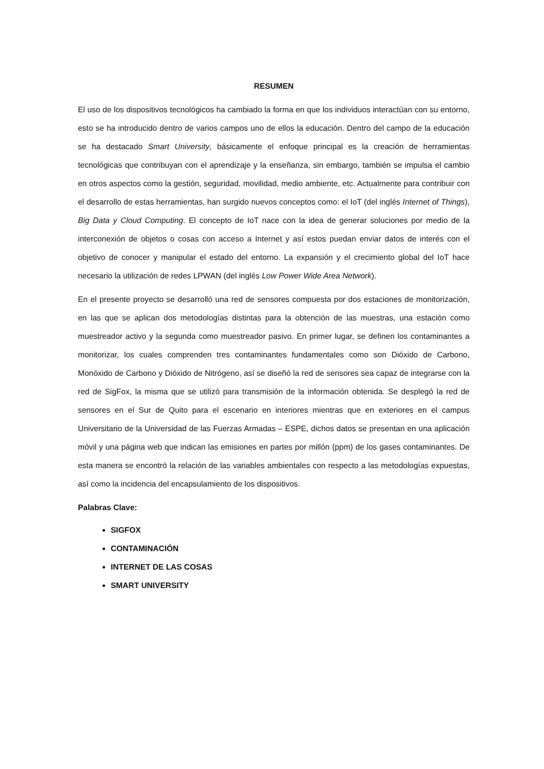RESUMEN
El uso de los dispositivos tecnológicos ha cambiado la forma en que los individuos interactúan con su entorno, esto se ha introducido dentro de varios campos uno de ellos la educación. Dentro del campo de la educación se ha destacado Smart University, básicamente el enfoque principal es la creación de herramientas tecnológicas que contribuyan con el aprendizaje y la enseñanza, sin embargo, también se impulsa el cambio en otros aspectos como la gestión, seguridad, movilidad, medio ambiente, etc. Actualmente para contribuir con el desarrollo de estas herramientas, han surgido nuevos conceptos como: el IoT (del inglés Internet of Things), Big Data y Cloud Computing. El concepto de IoT nace con la idea de generar soluciones por medio de la interconexión de objetos o cosas con acceso a Internet y así estos puedan enviar datos de interés con el objetivo de conocer y manipular el estado del entorno. La expansión y el crecimiento global del IoT hace necesario la utilización de redes LPWAN (del inglés Low Power Wide Area Network).
En el presente proyecto se desarrolló una red de sensores compuesta por dos estaciones de monitorización, en las que se aplican dos metodologías distintas para la obtención de las muestras, una estación como muestreador activo y la segunda como muestreador pasivo. En primer lugar, se definen los contaminantes a monitorizar, los cuales comprenden tres contaminantes fundamentales como son Dióxido de Carbono, Monóxido de Carbono y Dióxido de Nitrógeno, así se diseñó la red de sensores sea capaz de integrarse con la red de SigFox, la misma que se utilizó para transmisión de la información obtenida. Se desplegó la red de sensores en el Sur de Quito para el escenario en interiores mientras que en exteriores en el campus Universitario de la Universidad de las Fuerzas Armadas – ESPE, dichos datos se presentan en una aplicación móvil y una página web que indican las emisiones en partes por millón (ppm) de los gases contaminantes. De esta manera se encontró la relación de las variables ambientales con respecto a las metodologías expuestas, así como la incidencia del encapsulamiento de los dispositivos.
Palabras Clave:
SIGFOX
CONTAMINACIÓN
INTERNET DE LAS COSAS
SMART UNIVERSITY